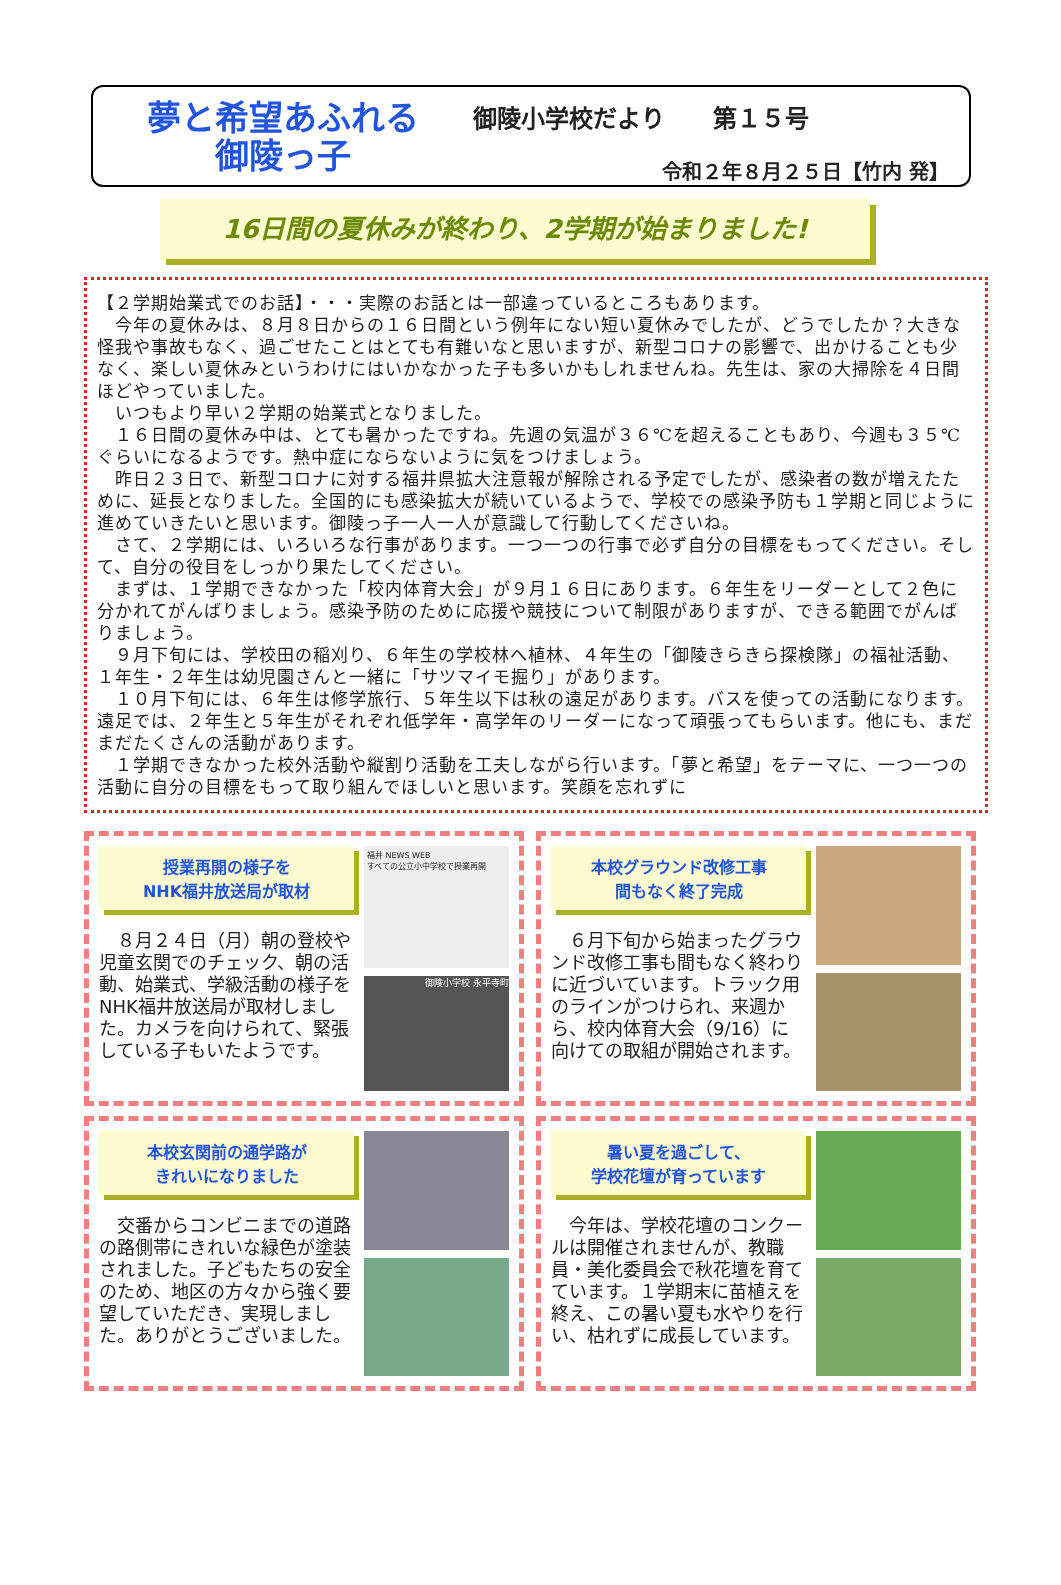夢と希望あふれる
御陵っ子
御陵小学校だより　　第１５号
令和２年８月２５日【竹内 発】
16日間の夏休みが終わり、2学期が始まりました!
【２学期始業式でのお話】・・・実際のお話とは一部違っているところもあります。
　今年の夏休みは、８月８日からの１６日間という例年にない短い夏休みでしたが、どうでしたか？大きな怪我や事故もなく、過ごせたことはとても有難いなと思いますが、新型コロナの影響で、出かけることも少なく、楽しい夏休みというわけにはいかなかった子も多いかもしれませんね。先生は、家の大掃除を４日間ほどやっていました。
　いつもより早い２学期の始業式となりました。
　１６日間の夏休み中は、とても暑かったですね。先週の気温が３６℃を超えることもあり、今週も３５℃ぐらいになるようです。熱中症にならないように気をつけましょう。
　昨日２３日で、新型コロナに対する福井県拡大注意報が解除される予定でしたが、感染者の数が増えたために、延長となりました。全国的にも感染拡大が続いているようで、学校での感染予防も１学期と同じように進めていきたいと思います。御陵っ子一人一人が意識して行動してくださいね。
　さて、２学期には、いろいろな行事があります。一つ一つの行事で必ず自分の目標をもってください。そして、自分の役目をしっかり果たしてください。
　まずは、１学期できなかった「校内体育大会」が９月１６日にあります。６年生をリーダーとして２色に分かれてがんばりましょう。感染予防のために応援や競技について制限がありますが、できる範囲でがんばりましょう。
　９月下旬には、学校田の稲刈り、６年生の学校林へ植林、４年生の「御陵きらきら探検隊」の福祉活動、１年生・２年生は幼児園さんと一緒に「サツマイモ掘り」があります。
　１０月下旬には、６年生は修学旅行、５年生以下は秋の遠足があります。バスを使っての活動になります。遠足では、２年生と５年生がそれぞれ低学年・高学年のリーダーになって頑張ってもらいます。他にも、まだまだたくさんの活動があります。
　１学期できなかった校外活動や縦割り活動を工夫しながら行います。「夢と希望」をテーマに、一つ一つの活動に自分の目標をもって取り組んでほしいと思います。笑顔を忘れずに
授業再開の様子を
NHK福井放送局が取材
　８月２４日（月）朝の登校や児童玄関でのチェック、朝の活動、始業式、学級活動の様子をNHK福井放送局が取材しました。カメラを向けられて、緊張している子もいたようです。
福井 NEWS WEB
すべての公立小中学校で授業再開
御陵小学校 永平寺町
本校グラウンド改修工事
間もなく終了完成
　６月下旬から始まったグラウンド改修工事も間もなく終わりに近づいています。トラック用のラインがつけられ、来週から、校内体育大会（9/16）に向けての取組が開始されます。
本校玄関前の通学路が
きれいになりました
　交番からコンビニまでの道路の路側帯にきれいな緑色が塗装されました。子どもたちの安全のため、地区の方々から強く要望していただき、実現しました。ありがとうございました。
暑い夏を過ごして、
学校花壇が育っています
　今年は、学校花壇のコンクールは開催されませんが、教職員・美化委員会で秋花壇を育てています。１学期末に苗植えを終え、この暑い夏も水やりを行い、枯れずに成長しています。